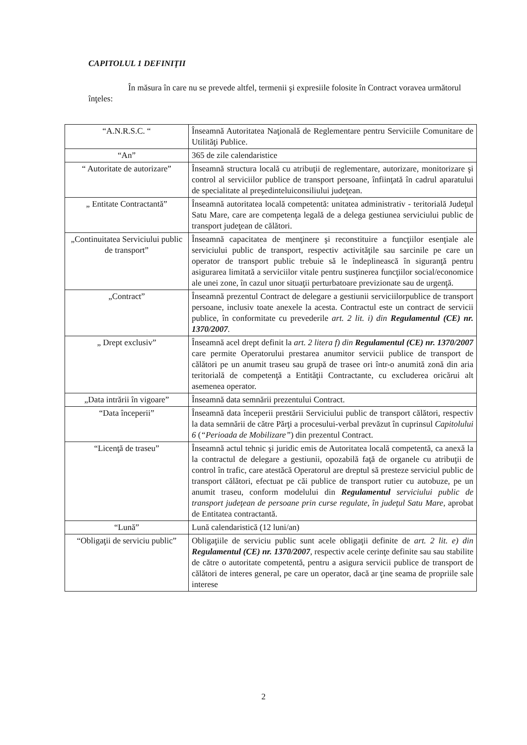CAPITOLUL 1 DEFINIŢII
În măsura în care nu se prevede altfel, termenii şi expresiile folosite în Contract voravea următorul înţeles:
| “A.N.R.S.C. “ | Înseamnă Autoritatea Naţională de Reglementare pentru Serviciile Comunitare de Utilităţi Publice. |
| “An” | 365 de zile calendaristice |
| “ Autoritate de autorizare” | Înseamnă structura locală cu atribuţii de reglementare, autorizare, monitorizare şi control al serviciilor publice de transport persoane, înfiinţată în cadrul aparatului de specialitate al preşedinteluiconsiliului judeţean. |
| „ Entitate Contractantă” | Înseamnă autoritatea locală competentă: unitatea administrativ - teritorială Judeţul Satu Mare, care are competenţa legală de a delega gestiunea serviciului public de transport judeţean de călători. |
| „Continuitatea Serviciului public de transport” | Înseamnă capacitatea de menţinere şi reconstituire a funcţiilor esenţiale ale serviciului public de transport, respectiv activităţile sau sarcinile pe care un operator de transport public trebuie să le îndeplinească în siguranţă pentru asigurarea limitată a serviciilor vitale pentru susţinerea funcţiilor social/economice ale unei zone, în cazul unor situaţii perturbatoare previzionate sau de urgenţă. |
| „Contract” | Înseamnă prezentul Contract de delegare a gestiunii serviciilorpublice de transport persoane, inclusiv toate anexele la acesta. Contractul este un contract de servicii publice, în conformitate cu prevederile art. 2 lit. i) din Regulamentul (CE) nr. 1370/2007 . |
| „ Drept exclusiv” | Înseamnă acel drept definit la art. 2 litera f) din Regulamentul (CE) nr. 1370/2007 care permite Operatorului prestarea anumitor servicii publice de transport de călători pe un anumit traseu sau grupă de trasee ori într-o anumită zonă din aria teritorială de competenţă a Entităţii Contractante, cu excluderea oricărui alt asemenea operator. |
| „Data intrării în vigoare” | Înseamnă data semnării prezentului Contract. |
| “Data începerii” | Înseamnă data începerii prestării Serviciului public de transport călători, respectiv la data semnării de către Părţi a procesului-verbal prevăzut în cuprinsul Capitolului 6 ( “Perioada de Mobilizare” ) din prezentul Contract. |
| “Licenţă de traseu” | Înseamnă actul tehnic şi juridic emis de Autoritatea locală competentă, ca anexă la la contractul de delegare a gestiunii, opozabilă faţă de organele cu atribuţii de control în trafic, care atestăcă Operatorul are dreptul să presteze serviciul public de transport călători, efectuat pe căi publice de transport rutier cu autobuze, pe un anumit traseu, conform modelului din Regulamentul serviciului public de transport judeţean de persoane prin curse regulate, în judeţul Satu Mare , aprobat de Entitatea contractantă. |
| “Lună” | Lună calendaristică (12 luni/an) |
| “Obligaţii de serviciu public” | Obligaţiile de serviciu public sunt acele obligaţii definite de art. 2 lit. e) din Regulamentul (CE) nr. 1370/2007 , respectiv acele cerinţe definite sau sau stabilite de către o autoritate competentă, pentru a asigura servicii publice de transport de călători de interes general, pe care un operator, dacă ar ţine seama de propriile sale interese |
2